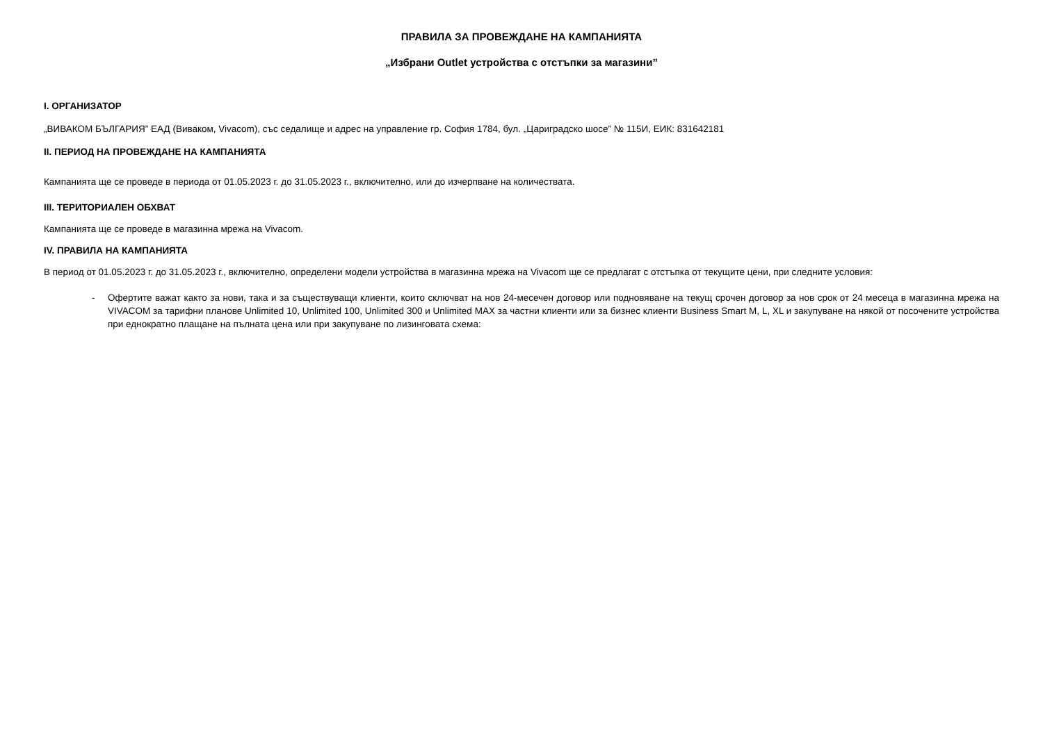ПРАВИЛА ЗА ПРОВЕЖДАНЕ НА КАМПАНИЯТА
„Избрани Outlet устройства с отстъпки за магазини”
I. ОРГАНИЗАТОР
„ВИВАКОМ БЪЛГАРИЯ” ЕАД (Виваком, Vivacom), със седалище и адрес на управление гр. София 1784, бул. „Цариградско шосе” № 115И, ЕИК: 831642181
II. ПЕРИОД НА ПРОВЕЖДАНЕ НА КАМПАНИЯТА
Кампанията ще се проведе в периода от 01.05.2023 г. до 31.05.2023 г., включително, или до изчерпване на количествата.
III. ТЕРИТОРИАЛЕН ОБХВАТ
Кампанията ще се проведе в магазинна мрежа на Vivacom.
IV. ПРАВИЛА НА КАМПАНИЯТА
В период от 01.05.2023 г. до 31.05.2023 г., включително, определени модели устройства в магазинна мрежа на Vivacom ще се предлагат с отстъпка от текущите цени, при следните условия:
- Офертите важат както за нови, така и за съществуващи клиенти, които сключват на нов 24-месечен договор или подновяване на текущ срочен договор за нов срок от 24 месеца в магазинна мрежа на VIVACOM за тарифни планове Unlimited 10, Unlimited 100, Unlimited 300 и Unlimited MAX за частни клиенти или за бизнес клиенти Business Smart M, L, XL и закупуване на някой от посочените устройства при еднократно плащане на пълната цена или при закупуване по лизинговата схема: